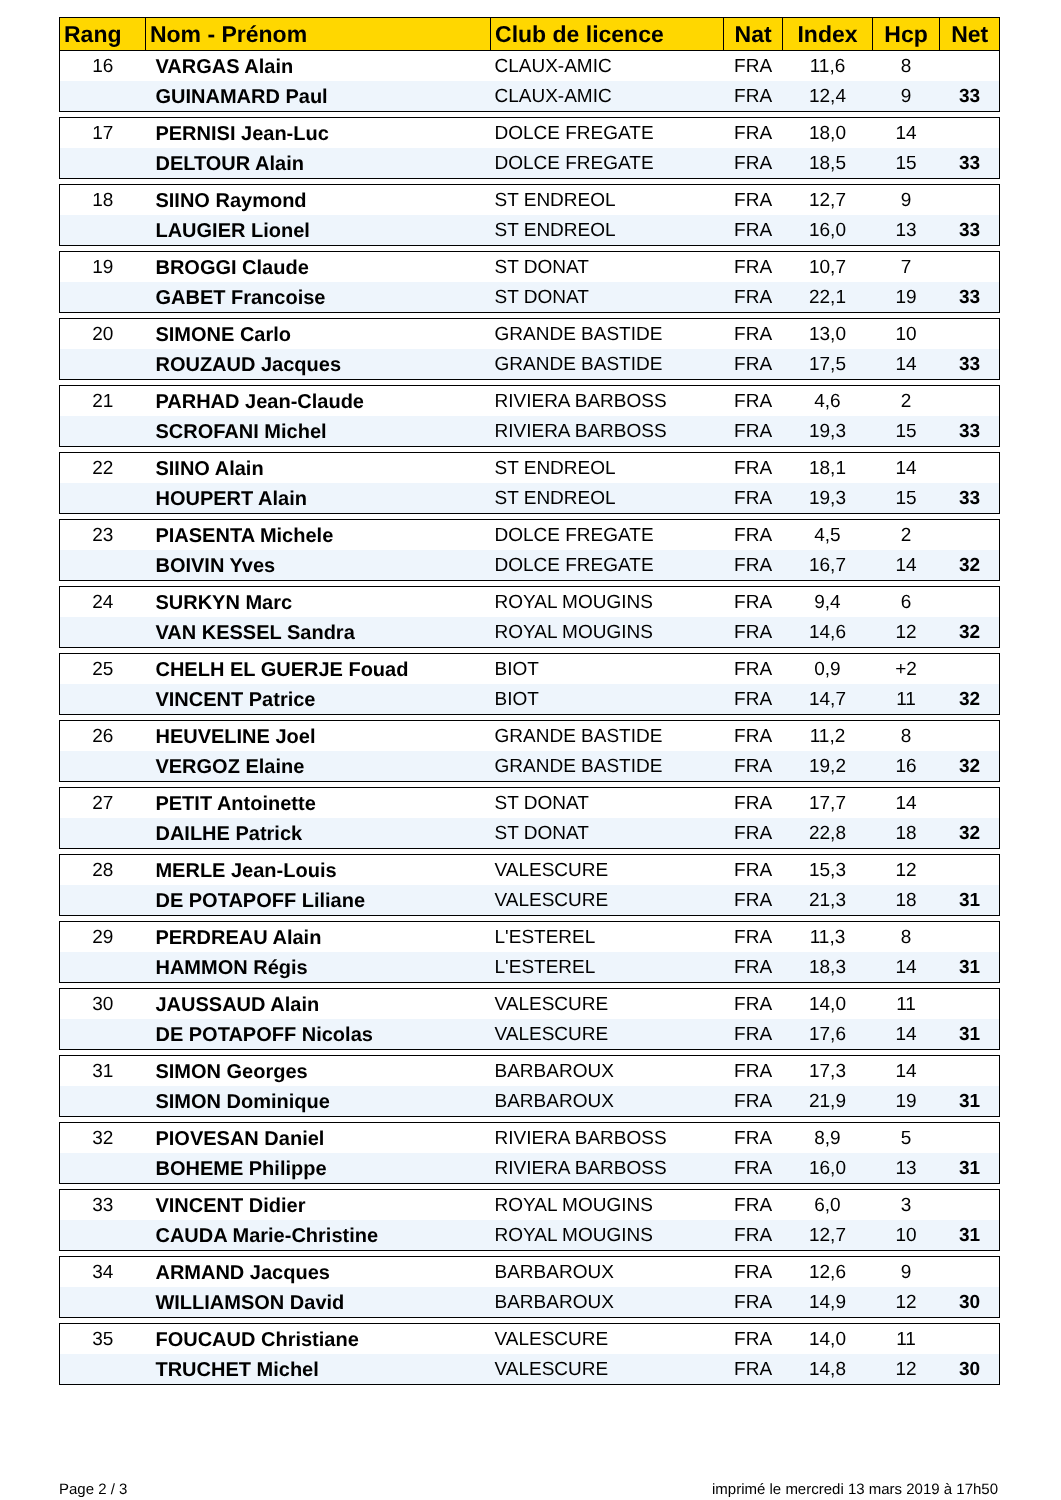| Rang | Nom - Prénom | Club de licence | Nat | Index | Hcp | Net |
| --- | --- | --- | --- | --- | --- | --- |
| 16 | VARGAS Alain | CLAUX-AMIC | FRA | 11,6 | 8 | |
| | GUINAMARD Paul | CLAUX-AMIC | FRA | 12,4 | 9 | 33 |
| 17 | PERNISI Jean-Luc | DOLCE FREGATE | FRA | 18,0 | 14 | |
| | DELTOUR Alain | DOLCE FREGATE | FRA | 18,5 | 15 | 33 |
| 18 | SIINO Raymond | ST ENDREOL | FRA | 12,7 | 9 | |
| | LAUGIER Lionel | ST ENDREOL | FRA | 16,0 | 13 | 33 |
| 19 | BROGGI Claude | ST DONAT | FRA | 10,7 | 7 | |
| | GABET Francoise | ST DONAT | FRA | 22,1 | 19 | 33 |
| 20 | SIMONE Carlo | GRANDE BASTIDE | FRA | 13,0 | 10 | |
| | ROUZAUD Jacques | GRANDE BASTIDE | FRA | 17,5 | 14 | 33 |
| 21 | PARHAD Jean-Claude | RIVIERA BARBOSS | FRA | 4,6 | 2 | |
| | SCROFANI Michel | RIVIERA BARBOSS | FRA | 19,3 | 15 | 33 |
| 22 | SIINO Alain | ST ENDREOL | FRA | 18,1 | 14 | |
| | HOUPERT Alain | ST ENDREOL | FRA | 19,3 | 15 | 33 |
| 23 | PIASENTA Michele | DOLCE FREGATE | FRA | 4,5 | 2 | |
| | BOIVIN Yves | DOLCE FREGATE | FRA | 16,7 | 14 | 32 |
| 24 | SURKYN Marc | ROYAL MOUGINS | FRA | 9,4 | 6 | |
| | VAN KESSEL Sandra | ROYAL MOUGINS | FRA | 14,6 | 12 | 32 |
| 25 | CHELH EL GUERJE Fouad | BIOT | FRA | 0,9 | +2 | |
| | VINCENT Patrice | BIOT | FRA | 14,7 | 11 | 32 |
| 26 | HEUVELINE Joel | GRANDE BASTIDE | FRA | 11,2 | 8 | |
| | VERGOZ Elaine | GRANDE BASTIDE | FRA | 19,2 | 16 | 32 |
| 27 | PETIT Antoinette | ST DONAT | FRA | 17,7 | 14 | |
| | DAILHE Patrick | ST DONAT | FRA | 22,8 | 18 | 32 |
| 28 | MERLE Jean-Louis | VALESCURE | FRA | 15,3 | 12 | |
| | DE POTAPOFF Liliane | VALESCURE | FRA | 21,3 | 18 | 31 |
| 29 | PERDREAU Alain | L'ESTEREL | FRA | 11,3 | 8 | |
| | HAMMON Régis | L'ESTEREL | FRA | 18,3 | 14 | 31 |
| 30 | JAUSSAUD Alain | VALESCURE | FRA | 14,0 | 11 | |
| | DE POTAPOFF Nicolas | VALESCURE | FRA | 17,6 | 14 | 31 |
| 31 | SIMON Georges | BARBAROUX | FRA | 17,3 | 14 | |
| | SIMON Dominique | BARBAROUX | FRA | 21,9 | 19 | 31 |
| 32 | PIOVESAN Daniel | RIVIERA BARBOSS | FRA | 8,9 | 5 | |
| | BOHEME Philippe | RIVIERA BARBOSS | FRA | 16,0 | 13 | 31 |
| 33 | VINCENT Didier | ROYAL MOUGINS | FRA | 6,0 | 3 | |
| | CAUDA Marie-Christine | ROYAL MOUGINS | FRA | 12,7 | 10 | 31 |
| 34 | ARMAND Jacques | BARBAROUX | FRA | 12,6 | 9 | |
| | WILLIAMSON David | BARBAROUX | FRA | 14,9 | 12 | 30 |
| 35 | FOUCAUD Christiane | VALESCURE | FRA | 14,0 | 11 | |
| | TRUCHET Michel | VALESCURE | FRA | 14,8 | 12 | 30 |
Page 2 / 3
imprimé le mercredi 13 mars 2019 à 17h50